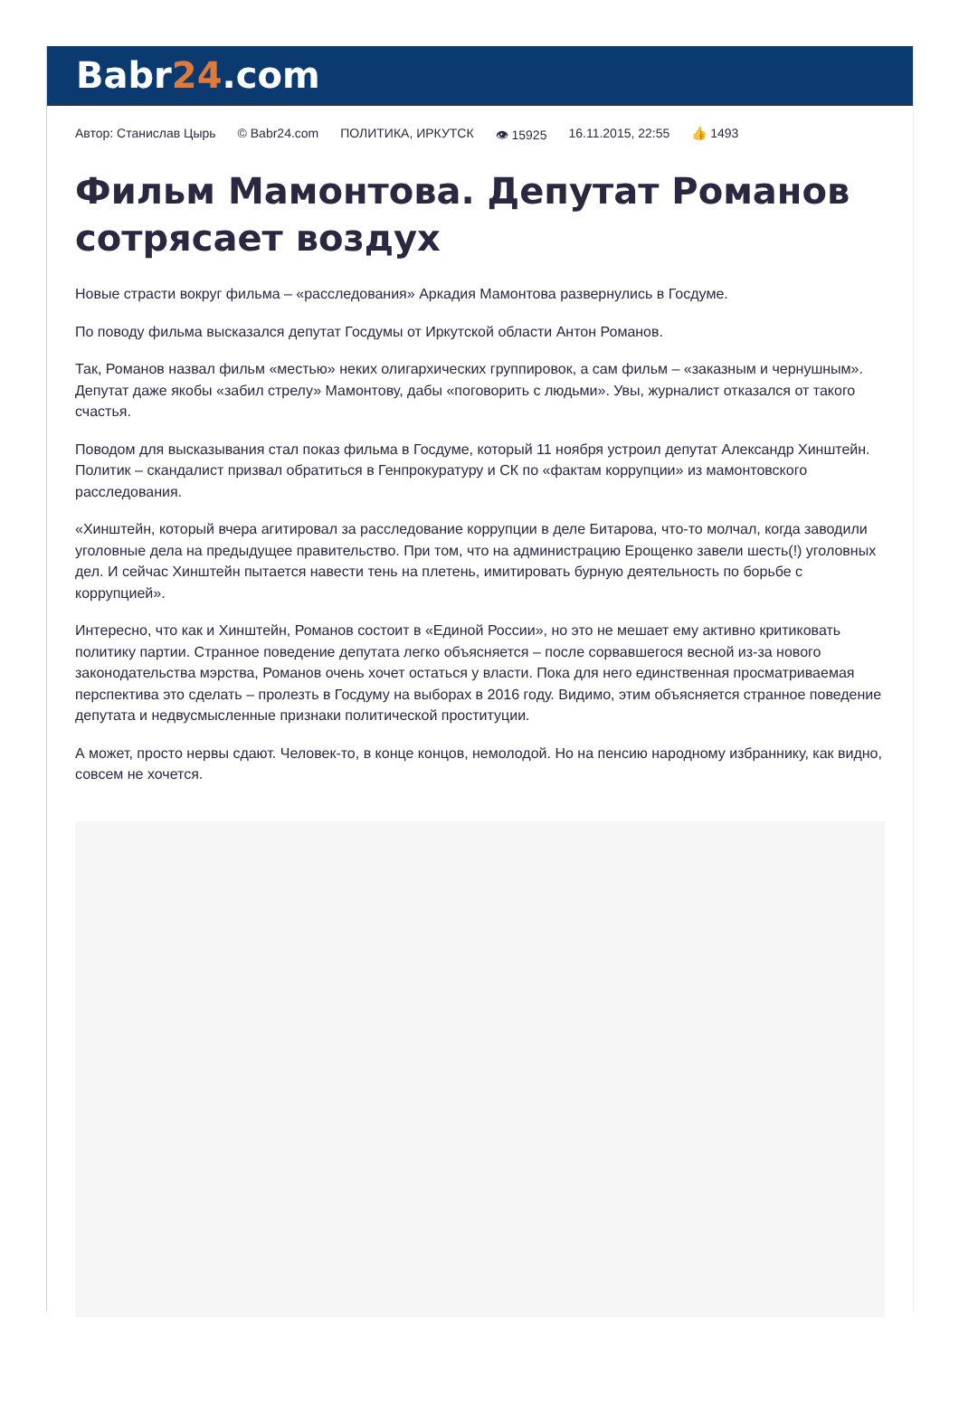Babr24.com
Автор: Станислав Цырь © Babr24.com ПОЛИТИКА, ИРКУТСК 👁 15925 16.11.2015, 22:55 👍 1493
Фильм Мамонтова. Депутат Романов сотрясает воздух
Новые страсти вокруг фильма – «расследования» Аркадия Мамонтова развернулись в Госдуме.
По поводу фильма высказался депутат Госдумы от Иркутской области Антон Романов.
Так, Романов назвал фильм «местью» неких олигархических группировок, а сам фильм – «заказным и чернушным». Депутат даже якобы «забил стрелу» Мамонтову, дабы «поговорить с людьми». Увы, журналист отказался от такого счастья.
Поводом для высказывания стал показ фильма в Госдуме, который 11 ноября устроил депутат Александр Хинштейн. Политик – скандалист призвал обратиться в Генпрокуратуру и СК по «фактам коррупции» из мамонтовского расследования.
«Хинштейн, который вчера агитировал за расследование коррупции в деле Битарова, что-то молчал, когда заводили уголовные дела на предыдущее правительство. При том, что на администрацию Ерощенко завели шесть(!) уголовных дел. И сейчас Хинштейн пытается навести тень на плетень, имитировать бурную деятельность по борьбе с коррупцией».
Интересно, что как и Хинштейн, Романов состоит в «Единой России», но это не мешает ему активно критиковать политику партии. Странное поведение депутата легко объясняется – после сорвавшегося весной из-за нового законодательства мэрства, Романов очень хочет остаться у власти. Пока для него единственная просматриваемая перспектива это сделать – пролезть в Госдуму на выборах в 2016 году. Видимо, этим объясняется странное поведение депутата и недвусмысленные признаки политической проституции.
А может, просто нервы сдают. Человек-то, в конце концов, немолодой. Но на пенсию народному избраннику, как видно, совсем не хочется.